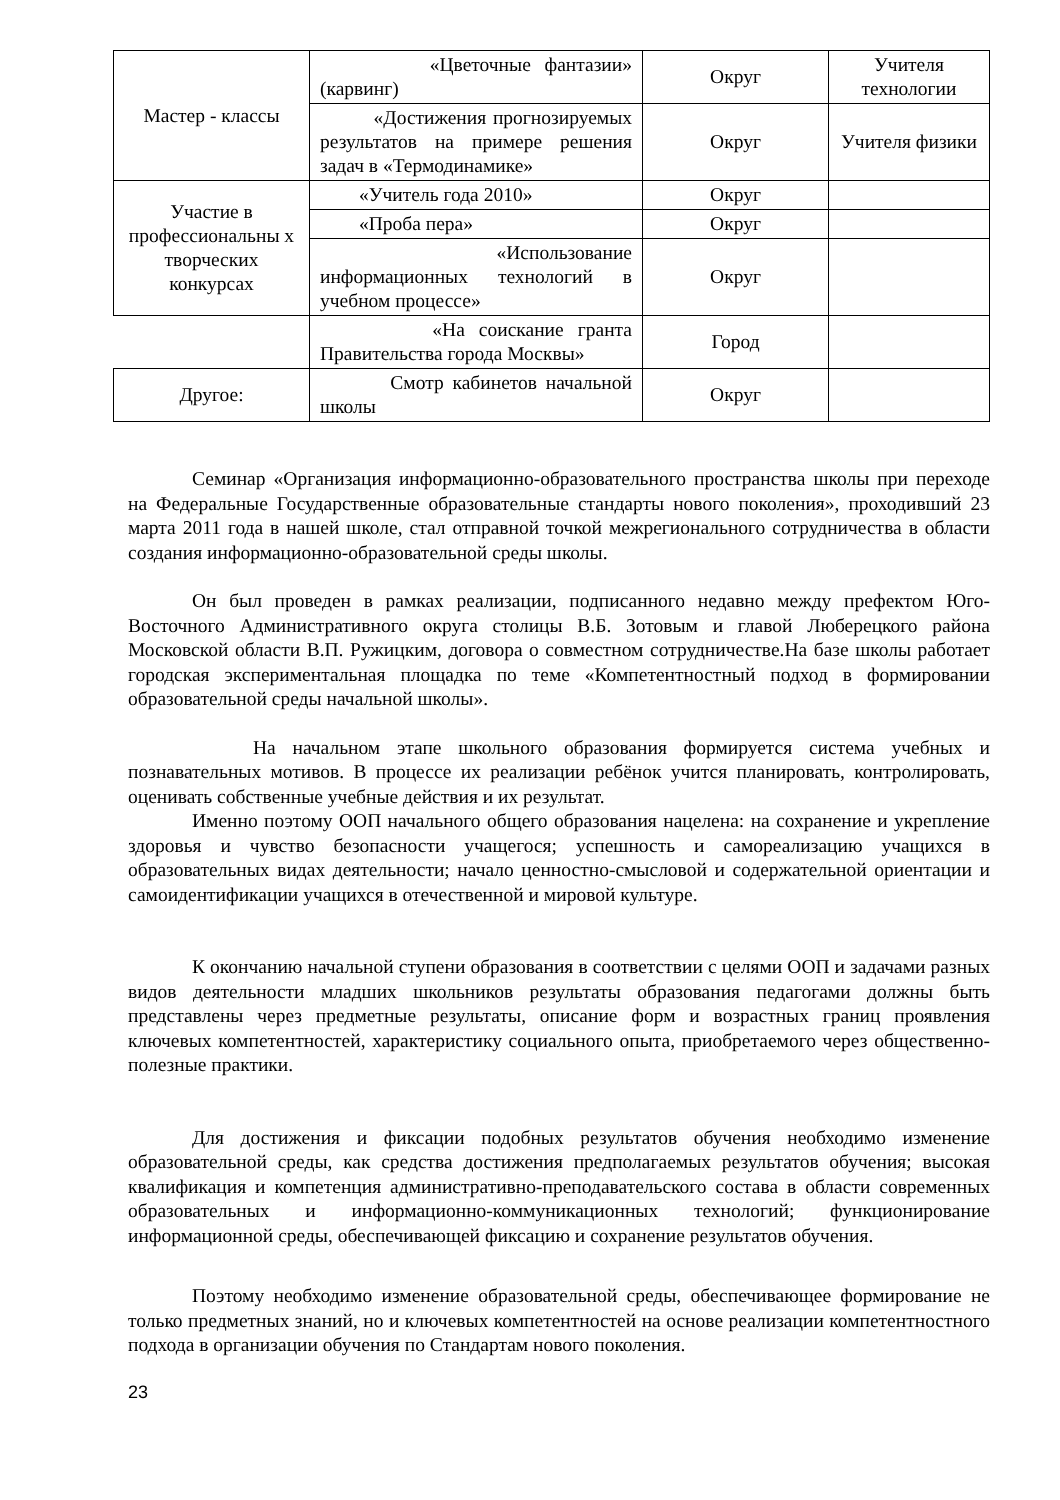| Мастер - классы | «Цветочные фантазии» (карвинг) | Округ | Учителя технологии |
| | «Достижения прогнозируемых результатов на примере решения задач в «Термодинамике» | Округ | Учителя физики |
| Участие в профессиональны х творческих конкурсах | «Учитель года 2010» | Округ | |
| | «Проба пера» | Округ | |
| | «Использование информационных технологий в учебном процессе» | Округ | |
| | «На соискание гранта Правительства города Москвы» | Город | |
| Другое: | Смотр кабинетов начальной школы | Округ | |
Семинар «Организация информационно-образовательного пространства школы при переходе на Федеральные Государственные образовательные стандарты нового поколения», проходивший 23 марта 2011 года в нашей школе, стал отправной точкой межрегионального сотрудничества в области создания информационно-образовательной среды школы.
Он был проведен в рамках реализации, подписанного недавно между префектом Юго-Восточного Административного округа столицы В.Б. Зотовым и главой Люберецкого района Московской области В.П. Ружицким, договора о совместном сотрудничестве.На базе школы работает городская экспериментальная площадка по теме «Компетентностный подход в формировании образовательной среды начальной школы».
На начальном этапе школьного образования формируется система учебных и познавательных мотивов. В процессе их реализации ребёнок учится планировать, контролировать, оценивать собственные учебные действия и их результат.
Именно поэтому ООП начального общего образования нацелена: на сохранение и укрепление здоровья и чувство безопасности учащегося; успешность и самореализацию учащихся в образовательных видах деятельности; начало ценностно-смысловой и содержательной ориентации и самоидентификации учащихся в отечественной и мировой культуре.
К окончанию начальной ступени образования в соответствии с целями ООП и задачами разных видов деятельности младших школьников результаты образования педагогами должны быть представлены через предметные результаты, описание форм и возрастных границ проявления ключевых компетентностей, характеристику социального опыта, приобретаемого через общественно-полезные практики.
Для достижения и фиксации подобных результатов обучения необходимо изменение образовательной среды, как средства достижения предполагаемых результатов обучения; высокая квалификация и компетенция административно-преподавательского состава в области современных образовательных и информационно-коммуникационных технологий; функционирование информационной среды, обеспечивающей фиксацию и сохранение результатов обучения.
Поэтому необходимо изменение образовательной среды, обеспечивающее формирование не только предметных знаний, но и ключевых компетентностей на основе реализации компетентностного подхода в организации обучения по Стандартам нового поколения.
23